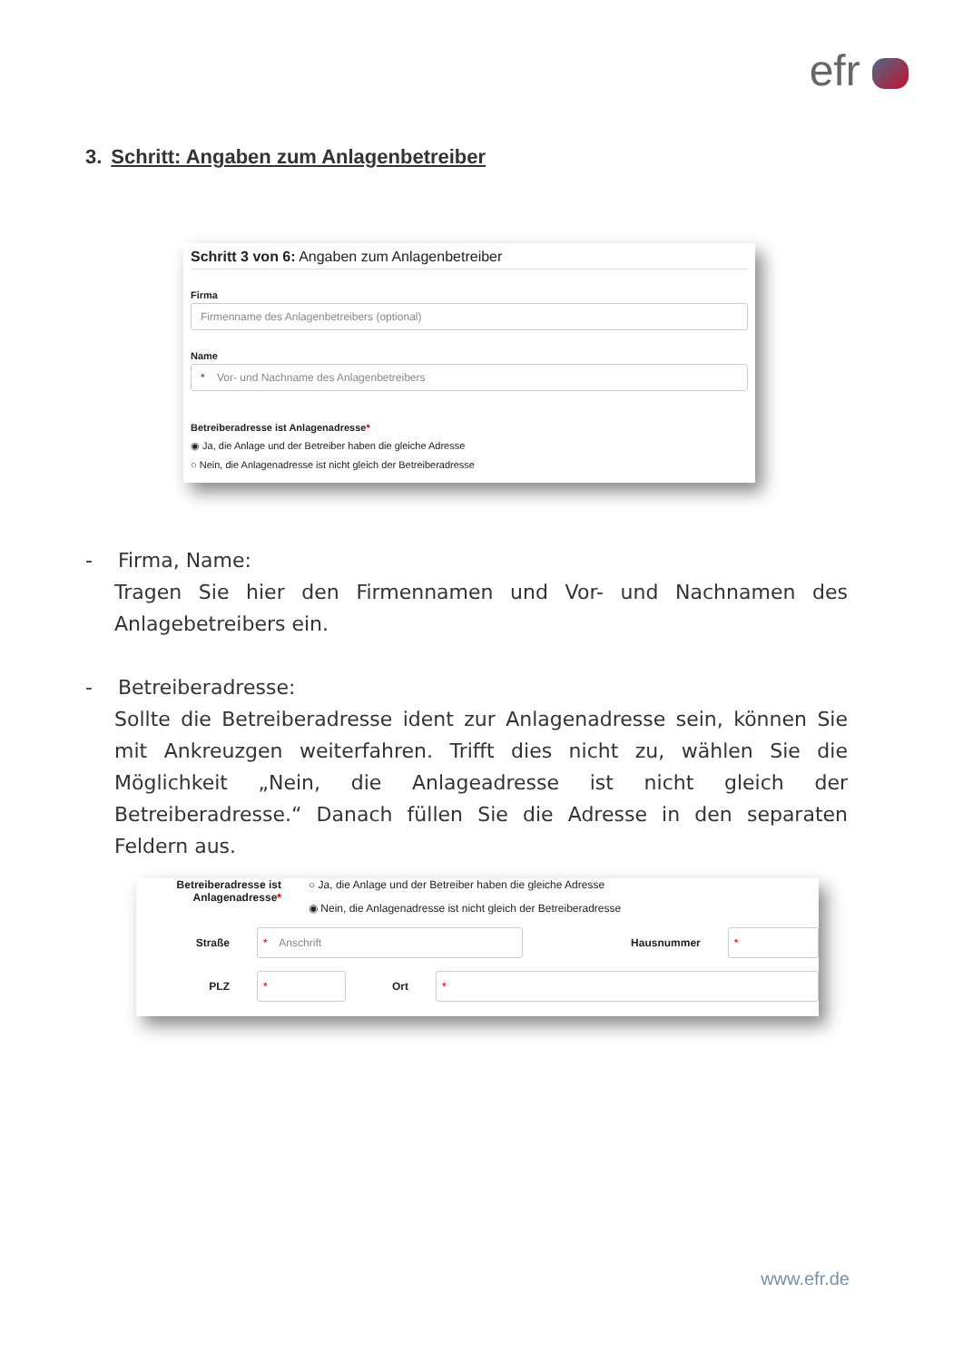efr
3. Schritt: Angaben zum Anlagenbetreiber
Schritt 3 von 6: Angaben zum Anlagenbetreiber
Firma
Firmenname des Anlagenbetreibers (optional)
Name
* Vor- und Nachname des Anlagenbetreibers
Betreiberadresse ist Anlagenadresse*
◉ Ja, die Anlage und der Betreiber haben die gleiche Adresse
○ Nein, die Anlagenadresse ist nicht gleich der Betreiberadresse
- Firma, Name:
Tragen Sie hier den Firmennamen und Vor- und Nachnamen des Anlagebetreibers ein.
- Betreiberadresse:
Sollte die Betreiberadresse ident zur Anlagenadresse sein, können Sie mit Ankreuzgen weiterfahren. Trifft dies nicht zu, wählen Sie die Möglichkeit „Nein, die Anlageadresse ist nicht gleich der Betreiberadresse.“ Danach füllen Sie die Adresse in den separaten Feldern aus.
Betreiberadresse ist Anlagenadresse*
○ Ja, die Anlage und der Betreiber haben die gleiche Adresse
◉ Nein, die Anlagenadresse ist nicht gleich der Betreiberadresse
Straße
* Anschrift
Hausnummer
*
PLZ
*
Ort
*
www.efr.de